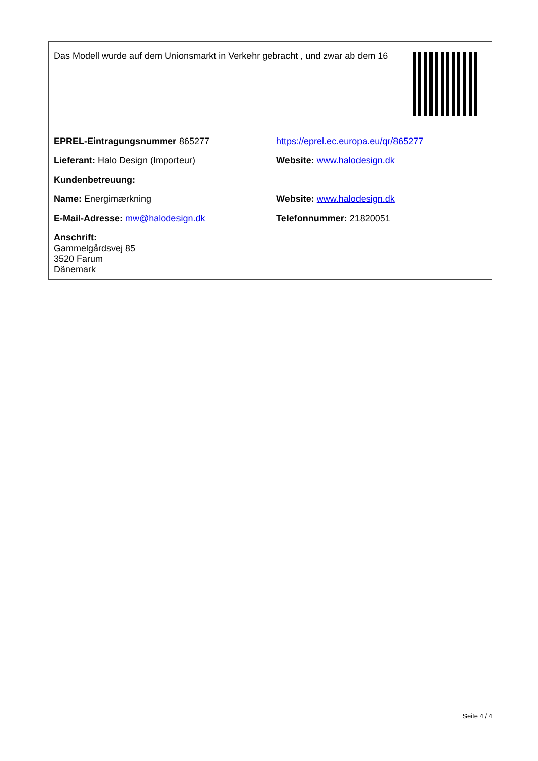Das Modell wurde auf dem Unionsmarkt in Verkehr gebracht , und zwar ab dem 16
| EPREL-Eintragungsnummer 865277 | https://eprel.ec.europa.eu/qr/865277 |
| Lieferant: Halo Design (Importeur) | Website: www.halodesign.dk |
| Kundenbetreuung: | |
| Name: Energimærkning | Website: www.halodesign.dk |
| E-Mail-Adresse: mw@halodesign.dk | Telefonnummer: 21820051 |
| Anschrift: Gammelgårdsvej 85 3520 Farum Dänemark | |
Seite 4 / 4